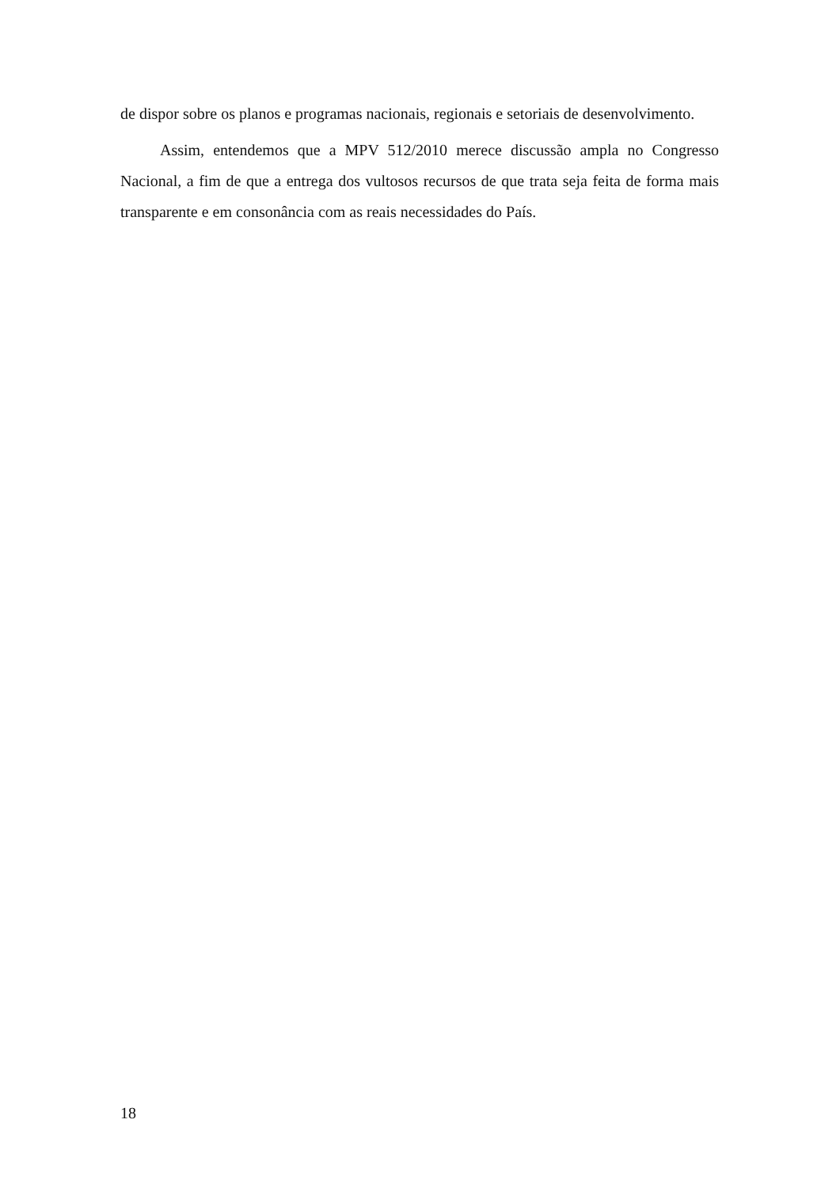de dispor sobre os planos e programas nacionais, regionais e setoriais de desenvolvimento.
Assim, entendemos que a MPV 512/2010 merece discussão ampla no Congresso Nacional, a fim de que a entrega dos vultosos recursos de que trata seja feita de forma mais transparente e em consonância com as reais necessidades do País.
18